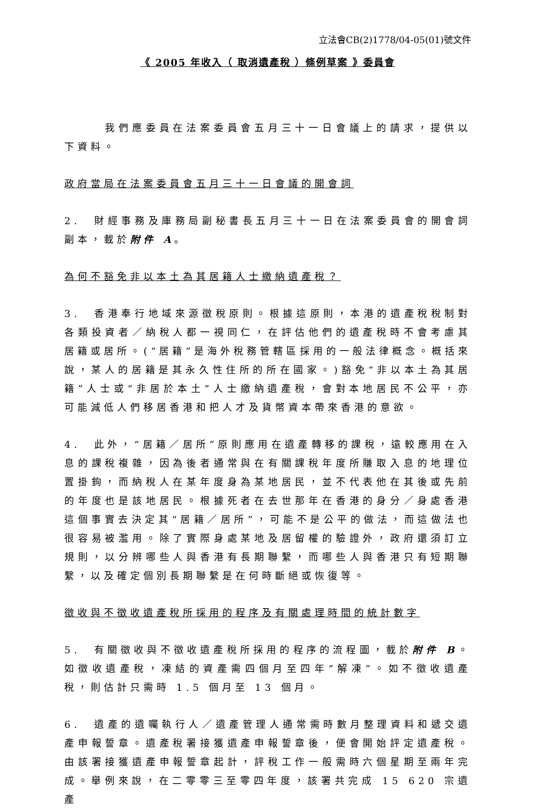立法會CB(2)1778/04-05(01)號文件
《 2005 年收入（ 取消遺產稅 ）條例草案 》委員會
　　　我們應委員在法案委員會五月三十一日會議上的請求，提供以下資料。
政府當局在法案委員會五月三十一日會議的開會詞
2.　財經事務及庫務局副秘書長五月三十一日在法案委員會的開會詞副本，載於附件 A。
為何不豁免非以本土為其居籍人士繳納遺產稅？
3.　香港奉行地域來源徵稅原則。根據這原則，本港的遺產稅稅制對各類投資者／納稅人都一視同仁，在評估他們的遺產稅時不會考慮其居籍或居所。(“居籍”是海外稅務管轄區採用的一般法律概念。概括來說，某人的居籍是其永久性住所的所在國家。)豁免“非以本土為其居籍”人士或“非居於本土”人士繳納遺產稅，會對本地居民不公平，亦可能減低人們移居香港和把人才及貨幣資本帶來香港的意欲。
4.　此外，“居籍／居所”原則應用在遺產轉移的課稅，遠較應用在入息的課稅複雜，因為後者通常與在有關課稅年度所賺取入息的地理位置掛鉤，而納稅人在某年度身為某地居民，並不代表他在其後或先前的年度也是該地居民。根據死者在去世那年在香港的身分／身處香港這個事實去決定其“居籍／居所”，可能不是公平的做法，而這做法也很容易被濫用。除了實際身處某地及居留權的驗證外，政府還須訂立規則，以分辨哪些人與香港有長期聯繫，而哪些人與香港只有短期聯繫，以及確定個別長期聯繫是在何時斷絕或恢復等。
徵收與不徵收遺產稅所採用的程序及有關處理時間的統計數字
5.　有關徵收與不徵收遺產稅所採用的程序的流程圖，載於附件 B。如徵收遺產稅，凍結的資產需四個月至四年“解凍”。如不徵收遺產稅，則估計只需時 1.5 個月至 13 個月。
6.　遺產的遺囑執行人／遺產管理人通常需時數月整理資料和遞交遺產申報誓章。遺產稅署接獲遺產申報誓章後，便會開始評定遺產稅。由該署接獲遺產申報誓章起計，評稅工作一般需時六個星期至兩年完成。舉例來說，在二零零三至零四年度，該署共完成 15 620 宗遺產